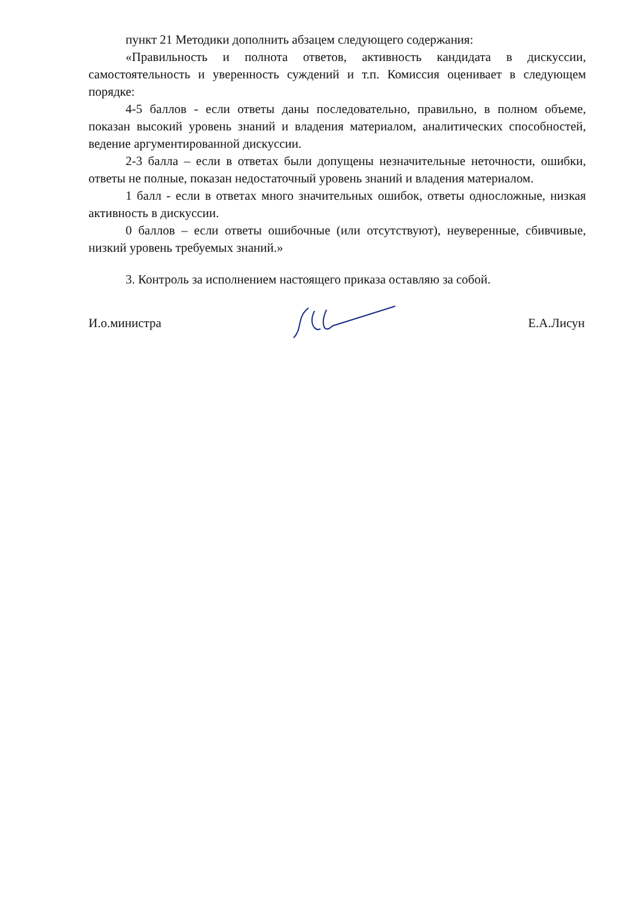пункт 21 Методики дополнить абзацем следующего содержания:
«Правильность и полнота ответов, активность кандидата в дискуссии, самостоятельность и уверенность суждений и т.п. Комиссия оценивает в следующем порядке:
4-5 баллов - если ответы даны последовательно, правильно, в полном объеме, показан высокий уровень знаний и владения материалом, аналитических способностей, ведение аргументированной дискуссии.
2-3 балла – если в ответах были допущены незначительные неточности, ошибки, ответы не полные, показан недостаточный уровень знаний и владения материалом.
1 балл - если в ответах много значительных ошибок, ответы односложные, низкая активность в дискуссии.
0 баллов – если ответы ошибочные (или отсутствуют), неуверенные, сбивчивые, низкий уровень требуемых знаний.»
3. Контроль за исполнением настоящего приказа оставляю за собой.
И.о.министра Е.А.Лисун